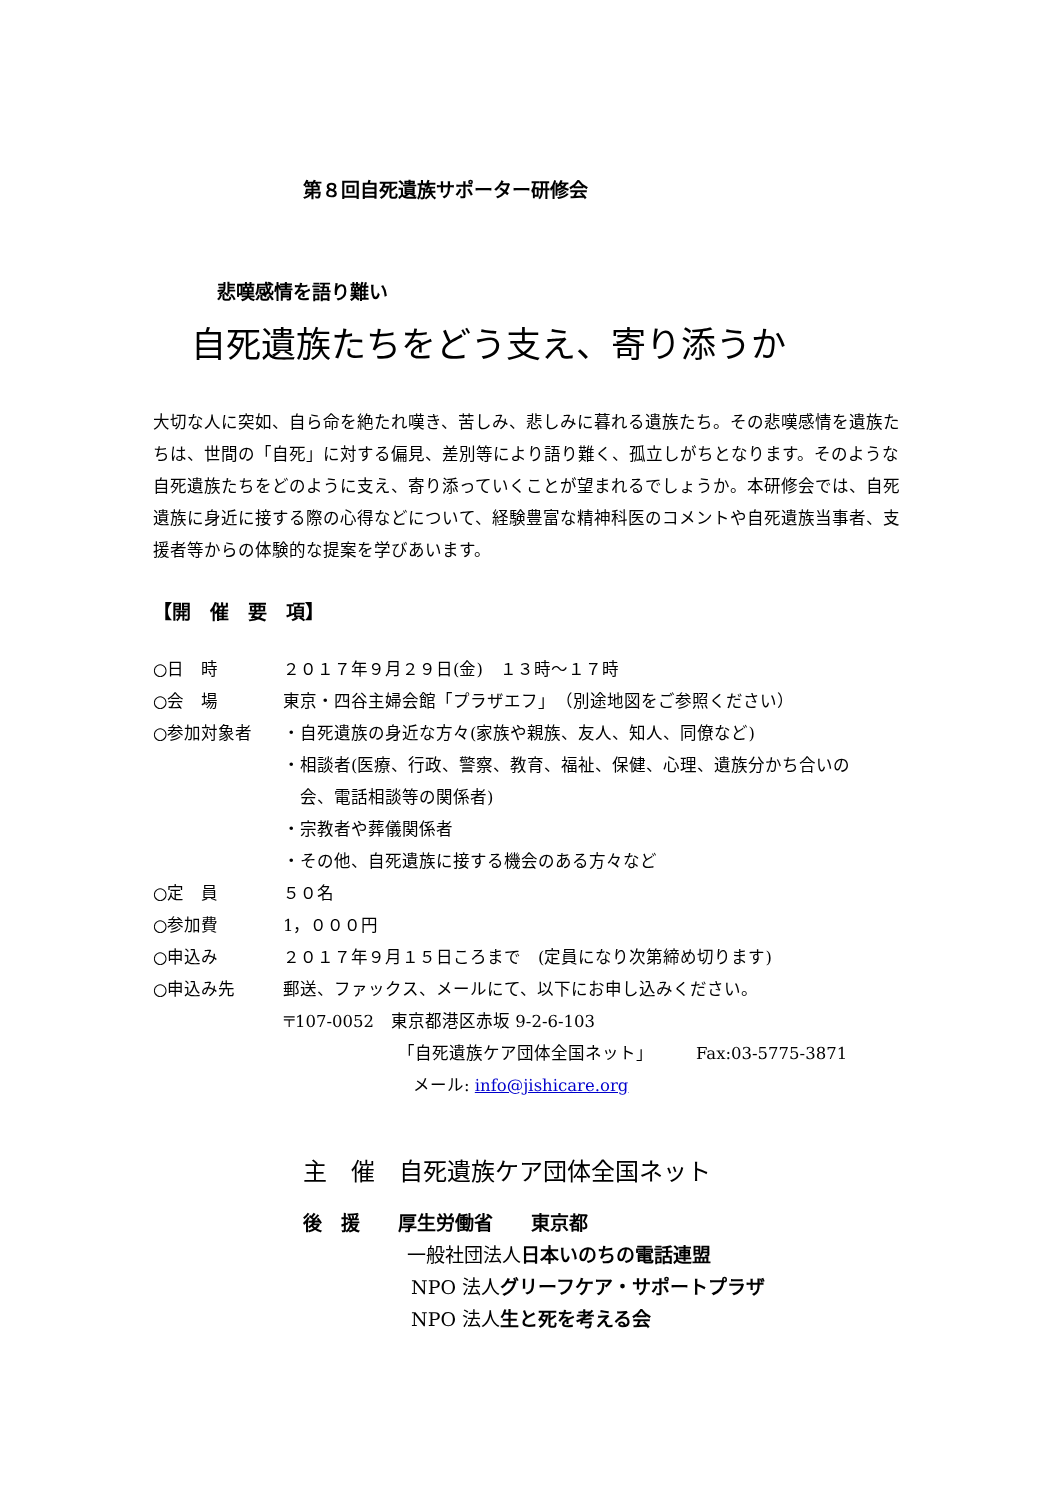第８回自死遺族サポーター研修会
悲嘆感情を語り難い
自死遺族たちをどう支え、寄り添うか
大切な人に突如、自ら命を絶たれ嘆き、苦しみ、悲しみに暮れる遺族たち。その悲嘆感情を遺族たちは、世間の「自死」に対する偏見、差別等により語り難く、孤立しがちとなります。そのような自死遺族たちをどのように支え、寄り添っていくことが望まれるでしょうか。本研修会では、自死遺族に身近に接する際の心得などについて、経験豊富な精神科医のコメントや自死遺族当事者、支援者等からの体験的な提案を学びあいます。
【開　催　要　項】
| ○日 時 | ２０１７年９月２９日(金) １３時～１７時 |
| ○会 場 | 東京・四谷主婦会館「プラザエフ」 （別途地図をご参照ください） |
| ○参加対象者 | ・自死遺族の身近な方々(家族や親族、友人、知人、同僚など) ・相談者(医療、行政、警察、教育、福祉、保健、心理、遺族分かち合いの 会、電話相談等の関係者) ・宗教者や葬儀関係者 ・その他、自死遺族に接する機会のある方々など |
| ○定 員 | ５０名 |
| ○参加費 | 1，０００円 |
| ○申込み | ２０１７年９月１５日ころまで (定員になり次第締め切ります) |
| ○申込み先 | 郵送、ファックス、メールにて、以下にお申し込みください。 〒107-0052 東京都港区赤坂 9-2-6-103 「自死遺族ケア団体全国ネット」 Fax:03-5775-3871 メール: info@jishicare.org |
主　催　自死遺族ケア団体全国ネット
後　援　　厚生労働省　　東京都
一般社団法人日本いのちの電話連盟
NPO 法人グリーフケア・サポートプラザ
NPO 法人生と死を考える会